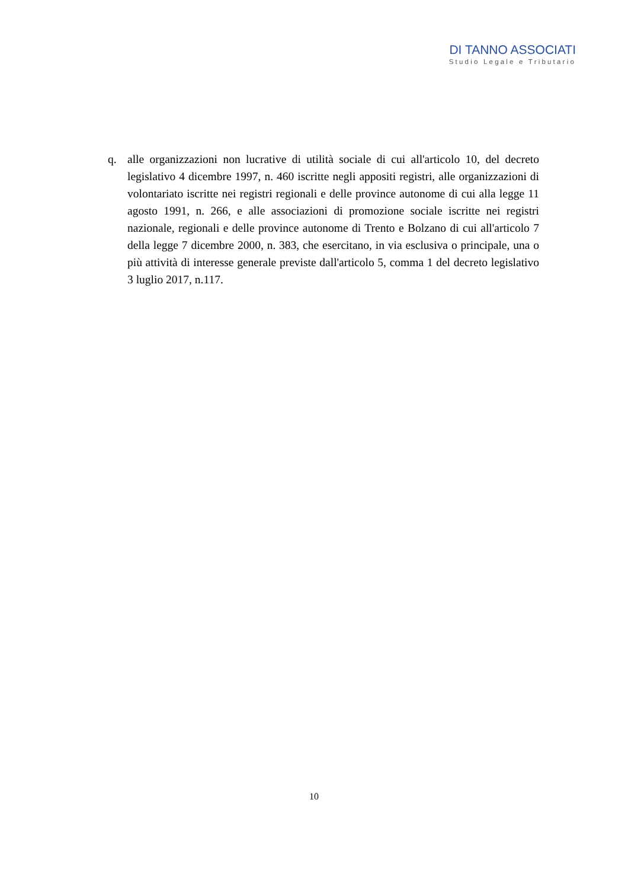DI TANNO ASSOCIATI
Studio Legale e Tributario
q. alle organizzazioni non lucrative di utilità sociale di cui all'articolo 10, del decreto legislativo 4 dicembre 1997, n. 460 iscritte negli appositi registri, alle organizzazioni di volontariato iscritte nei registri regionali e delle province autonome di cui alla legge 11 agosto 1991, n. 266, e alle associazioni di promozione sociale iscritte nei registri nazionale, regionali e delle province autonome di Trento e Bolzano di cui all'articolo 7 della legge 7 dicembre 2000, n. 383, che esercitano, in via esclusiva o principale, una o più attività di interesse generale previste dall'articolo 5, comma 1 del decreto legislativo 3 luglio 2017, n.117.
10